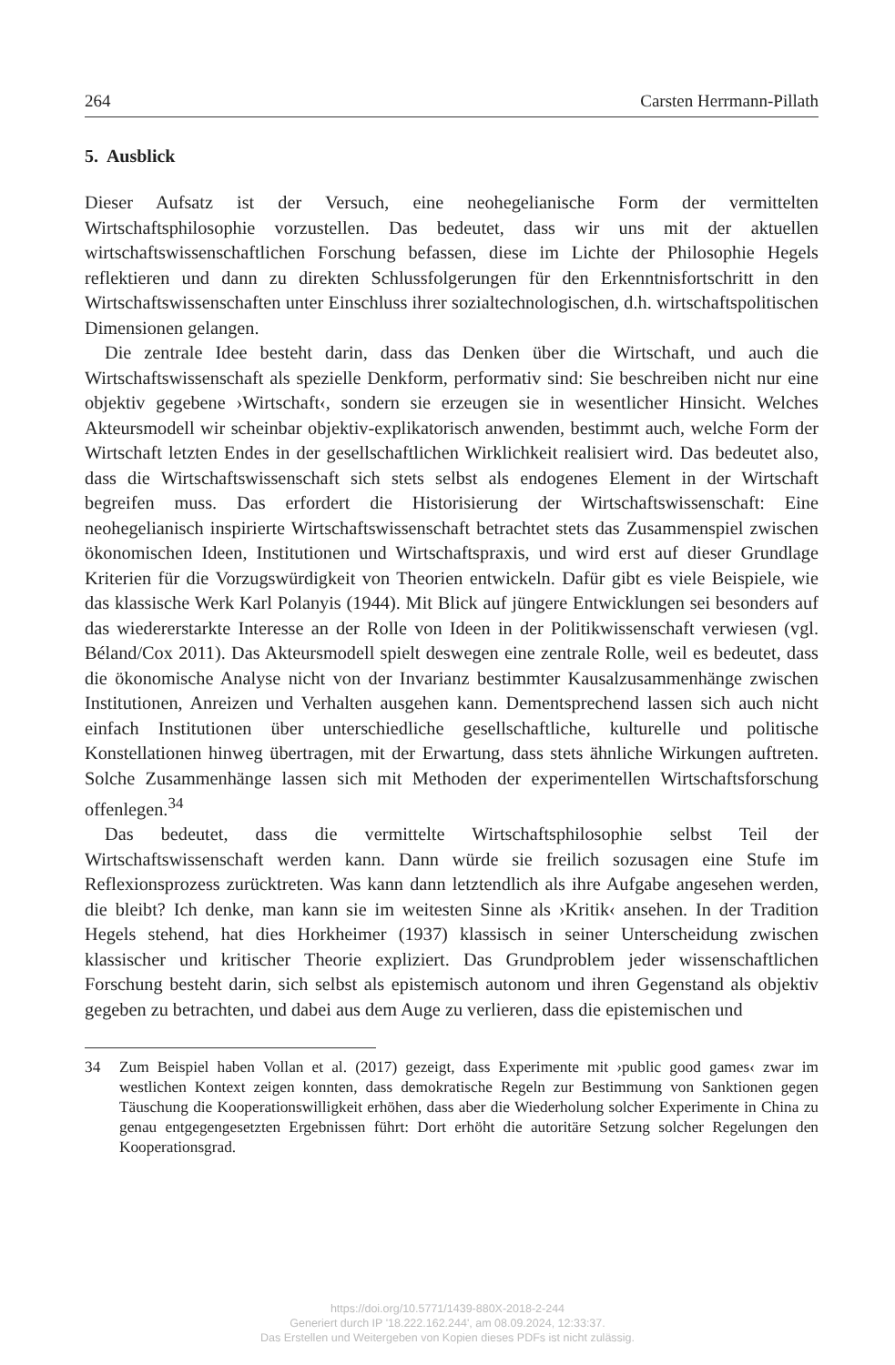264 Carsten Herrmann-Pillath
5. Ausblick
Dieser Aufsatz ist der Versuch, eine neohegelianische Form der vermittelten Wirtschaftsphilosophie vorzustellen. Das bedeutet, dass wir uns mit der aktuellen wirtschaftswissenschaftlichen Forschung befassen, diese im Lichte der Philosophie Hegels reflektieren und dann zu direkten Schlussfolgerungen für den Erkenntnisfortschritt in den Wirtschaftswissenschaften unter Einschluss ihrer sozialtechnologischen, d.h. wirtschaftspolitischen Dimensionen gelangen.
Die zentrale Idee besteht darin, dass das Denken über die Wirtschaft, und auch die Wirtschaftswissenschaft als spezielle Denkform, performativ sind: Sie beschreiben nicht nur eine objektiv gegebene ›Wirtschaft‹, sondern sie erzeugen sie in wesentlicher Hinsicht. Welches Akteursmodell wir scheinbar objektiv-explikatorisch anwenden, bestimmt auch, welche Form der Wirtschaft letzten Endes in der gesellschaftlichen Wirklichkeit realisiert wird. Das bedeutet also, dass die Wirtschaftswissenschaft sich stets selbst als endogenes Element in der Wirtschaft begreifen muss. Das erfordert die Historisierung der Wirtschaftswissenschaft: Eine neohegelianisch inspirierte Wirtschaftswissenschaft betrachtet stets das Zusammenspiel zwischen ökonomischen Ideen, Institutionen und Wirtschaftspraxis, und wird erst auf dieser Grundlage Kriterien für die Vorzugswürdigkeit von Theorien entwickeln. Dafür gibt es viele Beispiele, wie das klassische Werk Karl Polanyis (1944). Mit Blick auf jüngere Entwicklungen sei besonders auf das wiedererstarkte Interesse an der Rolle von Ideen in der Politikwissenschaft verwiesen (vgl. Béland/Cox 2011). Das Akteursmodell spielt deswegen eine zentrale Rolle, weil es bedeutet, dass die ökonomische Analyse nicht von der Invarianz bestimmter Kausalzusammenhänge zwischen Institutionen, Anreizen und Verhalten ausgehen kann. Dementsprechend lassen sich auch nicht einfach Institutionen über unterschiedliche gesellschaftliche, kulturelle und politische Konstellationen hinweg übertragen, mit der Erwartung, dass stets ähnliche Wirkungen auftreten. Solche Zusammenhänge lassen sich mit Methoden der experimentellen Wirtschaftsforschung offenlegen.<sup>34</sup>
Das bedeutet, dass die vermittelte Wirtschaftsphilosophie selbst Teil der Wirtschaftswissenschaft werden kann. Dann würde sie freilich sozusagen eine Stufe im Reflexionsprozess zurücktreten. Was kann dann letztendlich als ihre Aufgabe angesehen werden, die bleibt? Ich denke, man kann sie im weitesten Sinne als ›Kritik‹ ansehen. In der Tradition Hegels stehend, hat dies Horkheimer (1937) klassisch in seiner Unterscheidung zwischen klassischer und kritischer Theorie expliziert. Das Grundproblem jeder wissenschaftlichen Forschung besteht darin, sich selbst als epistemisch autonom und ihren Gegenstand als objektiv gegeben zu betrachten, und dabei aus dem Auge zu verlieren, dass die epistemischen und
34 Zum Beispiel haben Vollan et al. (2017) gezeigt, dass Experimente mit ›public good games‹ zwar im westlichen Kontext zeigen konnten, dass demokratische Regeln zur Bestimmung von Sanktionen gegen Täuschung die Kooperationswilligkeit erhöhen, dass aber die Wiederholung solcher Experimente in China zu genau entgegengesetzten Ergebnissen führt: Dort erhöht die autoritäre Setzung solcher Regelungen den Kooperationsgrad.
https://doi.org/10.5771/1439-880X-2018-2-244
Generiert durch IP '18.222.162.244', am 08.09.2024, 12:33:37.
Das Erstellen und Weitergeben von Kopien dieses PDFs ist nicht zulässig.